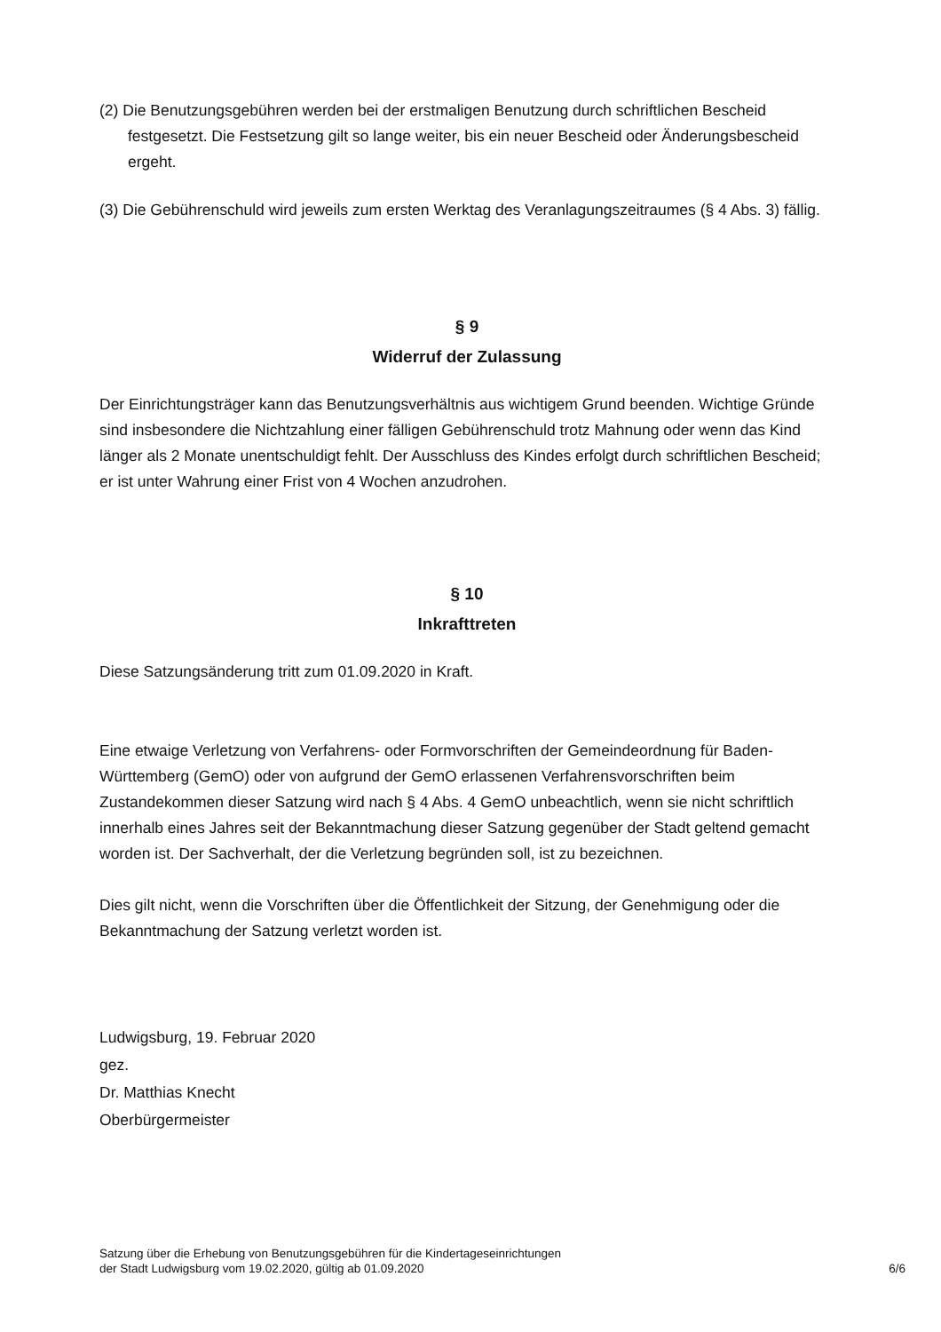(2) Die Benutzungsgebühren werden bei der erstmaligen Benutzung durch schriftlichen Bescheid festgesetzt. Die Festsetzung gilt so lange weiter, bis ein neuer Bescheid oder Änderungsbescheid ergeht.
(3) Die Gebührenschuld wird jeweils zum ersten Werktag des Veranlagungszeitraumes (§ 4 Abs. 3) fällig.
§ 9
Widerruf der Zulassung
Der Einrichtungsträger kann das Benutzungsverhältnis aus wichtigem Grund beenden. Wichtige Gründe sind insbesondere die Nichtzahlung einer fälligen Gebührenschuld trotz Mahnung oder wenn das Kind länger als 2 Monate unentschuldigt fehlt. Der Ausschluss des Kindes erfolgt durch schriftlichen Bescheid; er ist unter Wahrung einer Frist von 4 Wochen anzudrohen.
§ 10
Inkrafttreten
Diese Satzungsänderung tritt zum 01.09.2020 in Kraft.
Eine etwaige Verletzung von Verfahrens- oder Formvorschriften der Gemeindeordnung für Baden-Württemberg (GemO) oder von aufgrund der GemO erlassenen Verfahrensvorschriften beim Zustandekommen dieser Satzung wird nach § 4 Abs. 4 GemO unbeachtlich, wenn sie nicht schriftlich innerhalb eines Jahres seit der Bekanntmachung dieser Satzung gegenüber der Stadt geltend gemacht worden ist. Der Sachverhalt, der die Verletzung begründen soll, ist zu bezeichnen.
Dies gilt nicht, wenn die Vorschriften über die Öffentlichkeit der Sitzung, der Genehmigung oder die Bekanntmachung der Satzung verletzt worden ist.
Ludwigsburg, 19. Februar 2020
gez.
Dr. Matthias Knecht
Oberbürgermeister
Satzung über die Erhebung von Benutzungsgebühren für die Kindertageseinrichtungen
der Stadt Ludwigsburg vom 19.02.2020, gültig ab 01.09.2020
6/6